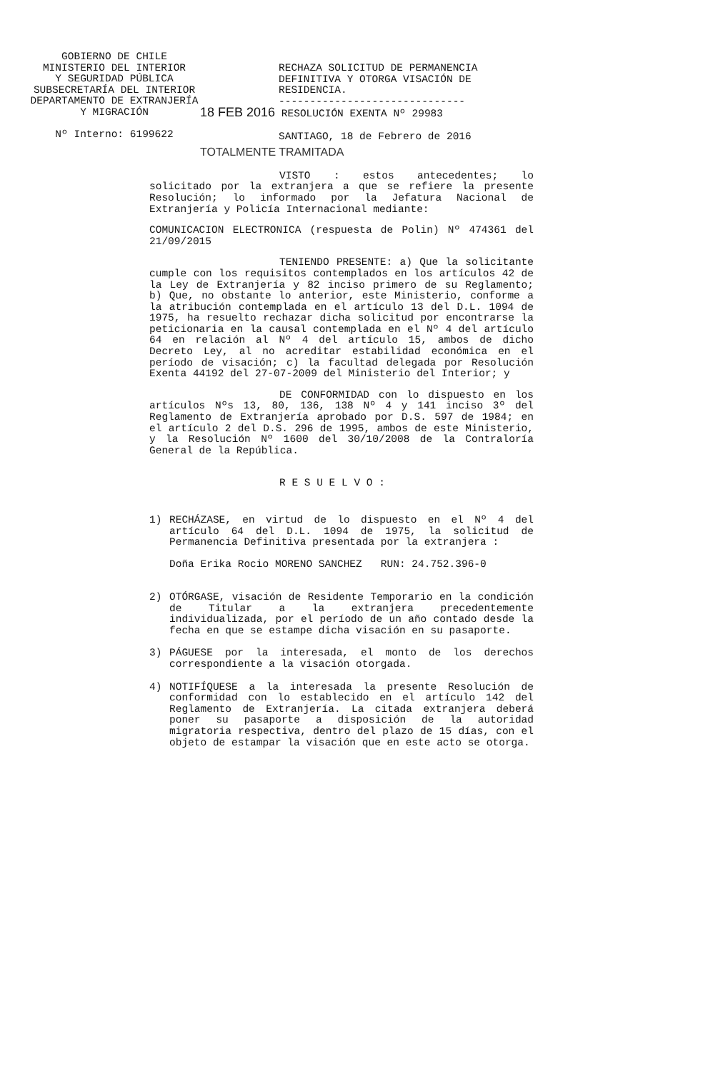GOBIERNO DE CHILE
MINISTERIO DEL INTERIOR
Y SEGURIDAD PÚBLICA
SUBSECRETARÍA DEL INTERIOR
DEPARTAMENTO DE EXTRANJERÍA
Y MIGRACIÓN
Nº Interno: 6199622
RECHAZA SOLICITUD DE PERMANENCIA DEFINITIVA Y OTORGA VISACIÓN DE RESIDENCIA.
------------------------------
18 FEB 2016 RESOLUCIÓN EXENTA Nº 29983
SANTIAGO, 18 de Febrero de 2016
TOTALMENTE TRAMITADA
VISTO : estos antecedentes; lo solicitado por la extranjera a que se refiere la presente Resolución; lo informado por la Jefatura Nacional de Extranjería y Policía Internacional mediante:
COMUNICACION ELECTRONICA (respuesta de Polin) Nº 474361 del 21/09/2015
TENIENDO PRESENTE: a) Que la solicitante cumple con los requisitos contemplados en los artículos 42 de la Ley de Extranjería y 82 inciso primero de su Reglamento; b) Que, no obstante lo anterior, este Ministerio, conforme a la atribución contemplada en el artículo 13 del D.L. 1094 de 1975, ha resuelto rechazar dicha solicitud por encontrarse la peticionaria en la causal contemplada en el Nº 4 del artículo 64 en relación al Nº 4 del artículo 15, ambos de dicho Decreto Ley, al no acreditar estabilidad económica en el período de visación; c) la facultad delegada por Resolución Exenta 44192 del 27-07-2009 del Ministerio del Interior; y
DE CONFORMIDAD con lo dispuesto en los artículos Nºs 13, 80, 136, 138 Nº 4 y 141 inciso 3º del Reglamento de Extranjería aprobado por D.S. 597 de 1984; en el artículo 2 del D.S. 296 de 1995, ambos de este Ministerio, y la Resolución Nº 1600 del 30/10/2008 de la Contraloría General de la República.
R E S U E L V O :
1) RECHÁZASE, en virtud de lo dispuesto en el Nº 4 del artículo 64 del D.L. 1094 de 1975, la solicitud de Permanencia Definitiva presentada por la extranjera :
Doña Erika Rocio MORENO SANCHEZ RUN: 24.752.396-0
2) OTÓRGASE, visación de Residente Temporario en la condición de Titular a la extranjera precedentemente individualizada, por el período de un año contado desde la fecha en que se estampe dicha visación en su pasaporte.
3) PÁGUESE por la interesada, el monto de los derechos correspondiente a la visación otorgada.
4) NOTIFÍQUESE a la interesada la presente Resolución de conformidad con lo establecido en el artículo 142 del Reglamento de Extranjería. La citada extranjera deberá poner su pasaporte a disposición de la autoridad migratoria respectiva, dentro del plazo de 15 días, con el objeto de estampar la visación que en este acto se otorga.